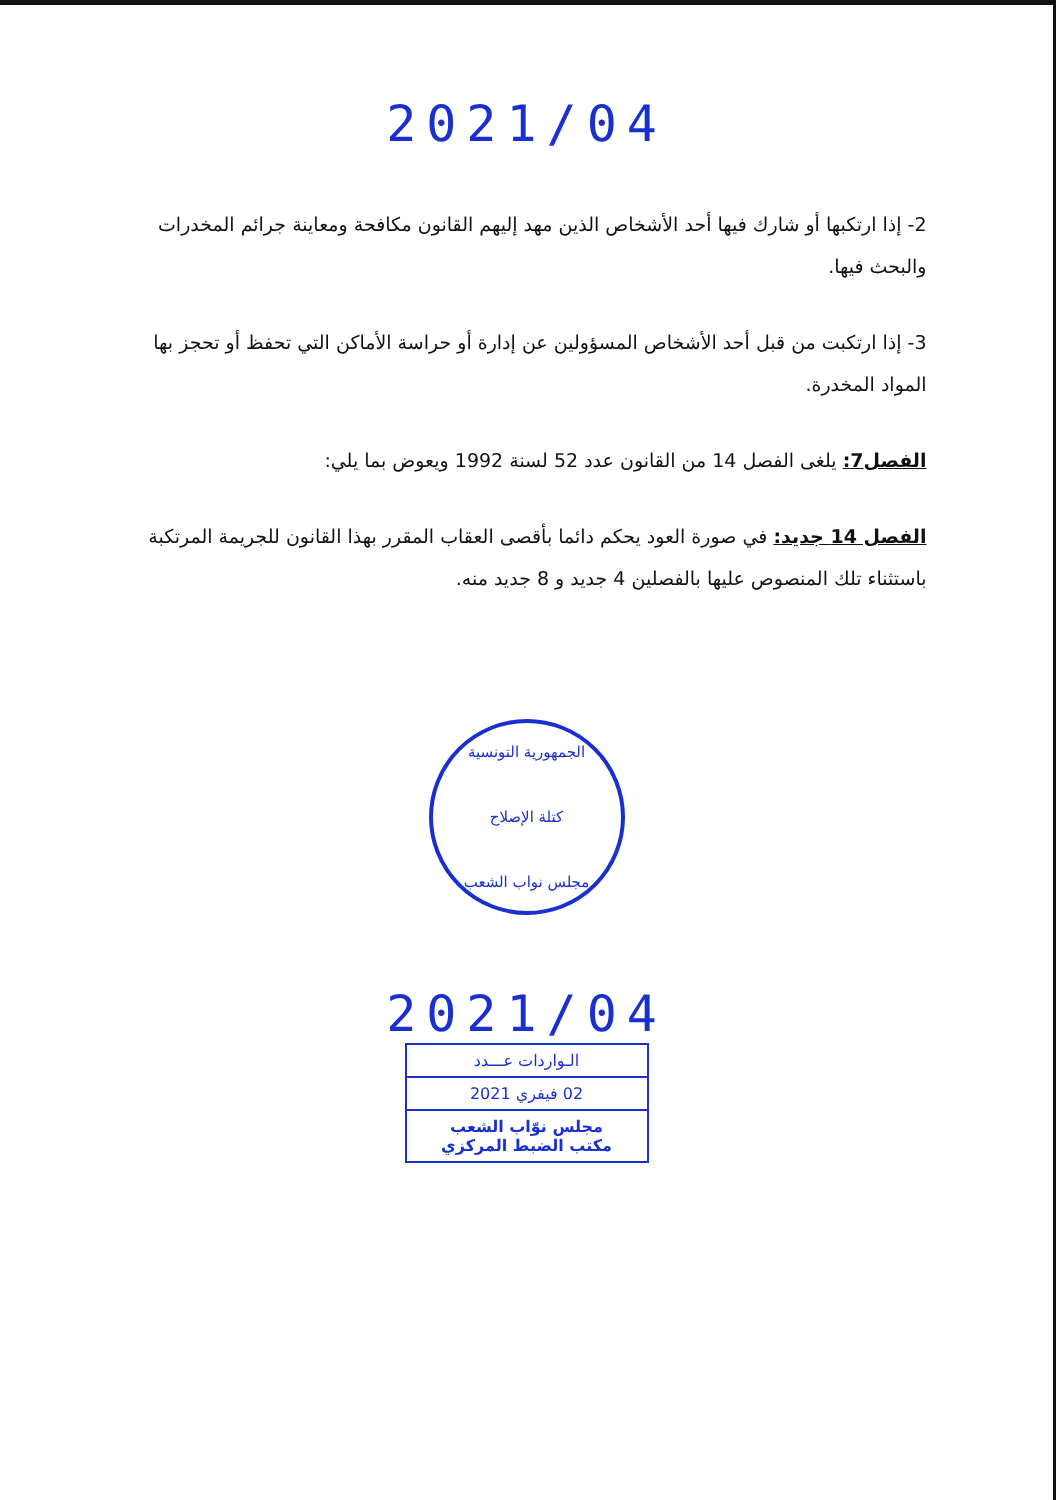2021/04
2- إذا ارتكبها أو شارك فيها أحد الأشخاص الذين مهد إليهم القانون مكافحة ومعاينة جرائم المخدرات والبحث فيها.
3- إذا ارتكبت من قبل أحد الأشخاص المسؤولين عن إدارة أو حراسة الأماكن التي تحفظ أو تحجز بها المواد المخدرة.
الفصل7: يلغى الفصل 14 من القانون عدد 52 لسنة 1992 ويعوض بما يلي:
الفصل 14 جديد: في صورة العود يحكم دائما بأقصى العقاب المقرر بهذا القانون للجريمة المرتكبة باستثناء تلك المنصوص عليها بالفصلين 4 جديد و 8 جديد منه.
الجمهورية التونسية
كتلة الإصلاح
مجلس نواب الشعب
2021/04
الـواردات عـــدد
02 فيفري 2021
مجلس نوّاب الشعب
مكتب الضبط المركزي